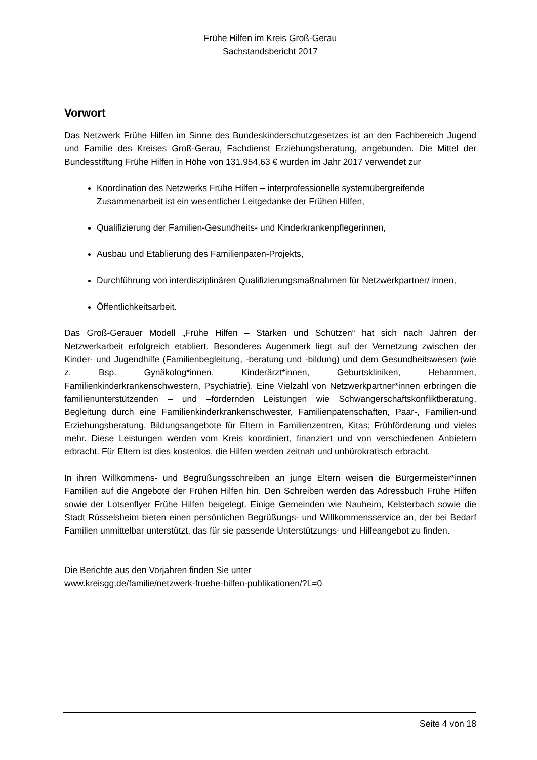Frühe Hilfen im Kreis Groß-Gerau
Sachstandsbericht 2017
Vorwort
Das Netzwerk Frühe Hilfen im Sinne des Bundeskinderschutzgesetzes ist an den Fachbereich Jugend und Familie des Kreises Groß-Gerau, Fachdienst Erziehungsberatung, angebunden. Die Mittel der Bundesstiftung Frühe Hilfen in Höhe von 131.954,63 € wurden im Jahr 2017 verwendet zur
Koordination des Netzwerks Frühe Hilfen – interprofessionelle systemübergreifende Zusammenarbeit ist ein wesentlicher Leitgedanke der Frühen Hilfen,
Qualifizierung der Familien-Gesundheits- und Kinderkrankenpflegerinnen,
Ausbau und Etablierung des Familienpaten-Projekts,
Durchführung von interdisziplinären Qualifizierungsmaßnahmen für Netzwerkpartner/ innen,
Öffentlichkeitsarbeit.
Das Groß-Gerauer Modell „Frühe Hilfen – Stärken und Schützen“ hat sich nach Jahren der Netzwerkarbeit erfolgreich etabliert. Besonderes Augenmerk liegt auf der Vernetzung zwischen der Kinder- und Jugendhilfe (Familienbegleitung, -beratung und -bildung) und dem Gesundheitswesen (wie z. Bsp. Gynäkolog*innen, Kinderärzt*innen, Geburtskliniken, Hebammen, Familienkinderkrankenschwestern, Psychiatrie). Eine Vielzahl von Netzwerkpartner*innen erbringen die familienunterstützenden – und –fördernden Leistungen wie Schwangerschaftskonfliktberatung, Begleitung durch eine Familienkinderkrankenschwester, Familienpatenschaften, Paar-, Familien-und Erziehungsberatung, Bildungsangebote für Eltern in Familienzentren, Kitas; Frühförderung und vieles mehr. Diese Leistungen werden vom Kreis koordiniert, finanziert und von verschiedenen Anbietern erbracht. Für Eltern ist dies kostenlos, die Hilfen werden zeitnah und unbürokratisch erbracht.
In ihren Willkommens- und Begrüßungsschreiben an junge Eltern weisen die Bürgermeister*innen Familien auf die Angebote der Frühen Hilfen hin. Den Schreiben werden das Adressbuch Frühe Hilfen sowie der Lotsenflyer Frühe Hilfen beigelegt. Einige Gemeinden wie Nauheim, Kelsterbach sowie die Stadt Rüsselsheim bieten einen persönlichen Begrüßungs- und Willkommensservice an, der bei Bedarf Familien unmittelbar unterstützt, das für sie passende Unterstützungs- und Hilfeangebot zu finden.
Die Berichte aus den Vorjahren finden Sie unter
www.kreisgg.de/familie/netzwerk-fruehe-hilfen-publikationen/?L=0
Seite 4 von 18